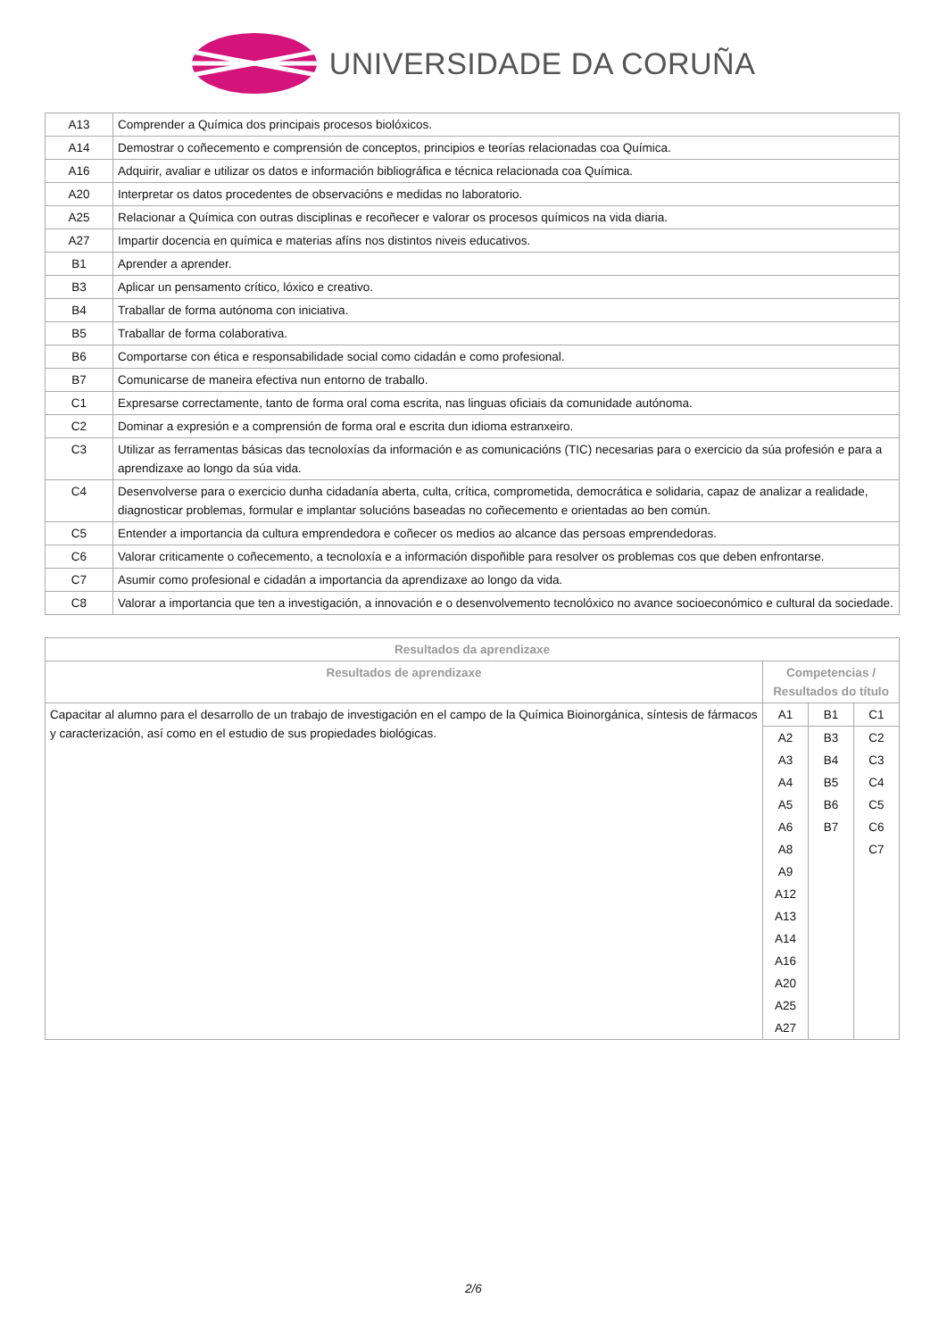UNIVERSIDADE DA CORUÑA
| A13 | Comprender a Química dos principais procesos biolóxicos. |
| A14 | Demostrar o coñecemento e comprensión de conceptos, principios e teorías relacionadas coa Química. |
| A16 | Adquirir, avaliar e utilizar os datos e información bibliográfica e técnica relacionada coa Química. |
| A20 | Interpretar os datos procedentes de observacións e medidas no laboratorio. |
| A25 | Relacionar a Química con outras disciplinas e recoñecer e valorar os procesos químicos na vida diaria. |
| A27 | Impartir docencia en química e materias afíns nos distintos niveis educativos. |
| B1 | Aprender a aprender. |
| B3 | Aplicar un pensamento crítico, lóxico e creativo. |
| B4 | Traballar de forma autónoma con iniciativa. |
| B5 | Traballar de forma colaborativa. |
| B6 | Comportarse con ética e responsabilidade social como cidadán e como profesional. |
| B7 | Comunicarse de maneira efectiva nun entorno de traballo. |
| C1 | Expresarse correctamente, tanto de forma oral coma escrita, nas linguas oficiais da comunidade autónoma. |
| C2 | Dominar a expresión e a comprensión de forma oral e escrita dun idioma estranxeiro. |
| C3 | Utilizar as ferramentas básicas das tecnoloxías da información e as comunicacións (TIC) necesarias para o exercicio da súa profesión e para a aprendizaxe ao longo da súa vida. |
| C4 | Desenvolverse para o exercicio dunha cidadanía aberta, culta, crítica, comprometida, democrática e solidaria, capaz de analizar a realidade, diagnosticar problemas, formular e implantar solucións baseadas no coñecemento e orientadas ao ben común. |
| C5 | Entender a importancia da cultura emprendedora e coñecer os medios ao alcance das persoas emprendedoras. |
| C6 | Valorar criticamente o coñecemento, a tecnoloxía e a información dispoñible para resolver os problemas cos que deben enfrontarse. |
| C7 | Asumir como profesional e cidadán a importancia da aprendizaxe ao longo da vida. |
| C8 | Valorar a importancia que ten a investigación, a innovación e o desenvolvemento tecnolóxico no avance socioeconómico e cultural da sociedade. |
| Resultados da aprendizaxe | | | |
| --- | --- | --- | --- |
| Resultados de aprendizaxe | Competencias / Resultados do título | | |
| Capacitar al alumno para el desarrollo de un trabajo de investigación en el campo de la Química Bioinorgánica, síntesis de fármacos y caracterización, así como en el estudio de sus propiedades biológicas. | A1 | B1 | C1 |
| | A2 | B3 | C2 |
| | A3 | B4 | C3 |
| | A4 | B5 | C4 |
| | A5 | B6 | C5 |
| | A6 | B7 | C6 |
| | A8 | | C7 |
| | A9 | | |
| | A12 | | |
| | A13 | | |
| | A14 | | |
| | A16 | | |
| | A20 | | |
| | A25 | | |
| | A27 | | |
2/6